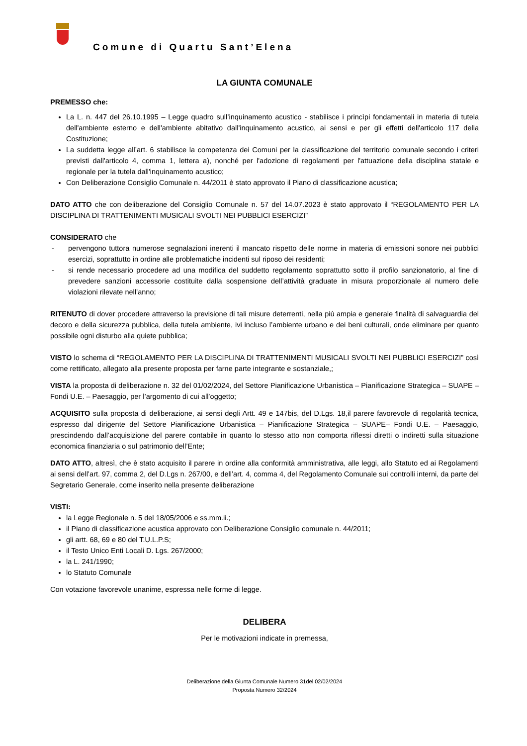Comune di Quartu Sant’Elena
LA GIUNTA COMUNALE
PREMESSO che:
La L. n. 447 del 26.10.1995 – Legge quadro sull’inquinamento acustico - stabilisce i princìpi fondamentali in materia di tutela dell'ambiente esterno e dell'ambiente abitativo dall'inquinamento acustico, ai sensi e per gli effetti dell'articolo 117 della Costituzione;
La suddetta legge all’art. 6 stabilisce la competenza dei Comuni per la classificazione del territorio comunale secondo i criteri previsti dall'articolo 4, comma 1, lettera a), nonché per l'adozione di regolamenti per l'attuazione della disciplina statale e regionale per la tutela dall'inquinamento acustico;
Con Deliberazione Consiglio Comunale n. 44/2011 è stato approvato il Piano di classificazione acustica;
DATO ATTO che con deliberazione del Consiglio Comunale n. 57 del 14.07.2023 è stato approvato il “REGOLAMENTO PER LA DISCIPLINA DI TRATTENIMENTI MUSICALI SVOLTI NEI PUBBLICI ESERCIZI”
CONSIDERATO che
- pervengono tuttora numerose segnalazioni inerenti il mancato rispetto delle norme in materia di emissioni sonore nei pubblici esercizi, soprattutto in ordine alle problematiche incidenti sul riposo dei residenti;
- si rende necessario procedere ad una modifica del suddetto regolamento soprattutto sotto il profilo sanzionatorio, al fine di prevedere sanzioni accessorie costituite dalla sospensione dell’attività graduate in misura proporzionale al numero delle violazioni rilevate nell’anno;
RITENUTO di dover procedere attraverso la previsione di tali misure deterrenti, nella più ampia e generale finalità di salvaguardia del decoro e della sicurezza pubblica, della tutela ambiente, ivi incluso l’ambiente urbano e dei beni culturali, onde eliminare per quanto possibile ogni disturbo alla quiete pubblica;
VISTO lo schema di “REGOLAMENTO PER LA DISCIPLINA DI TRATTENIMENTI MUSICALI SVOLTI NEI PUBBLICI ESERCIZI” così come rettificato, allegato alla presente proposta per farne parte integrante e sostanziale,;
VISTA la proposta di deliberazione n. 32 del 01/02/2024, del Settore Pianificazione Urbanistica – Pianificazione Strategica – SUAPE – Fondi U.E. – Paesaggio, per l’argomento di cui all’oggetto;
ACQUISITO sulla proposta di deliberazione, ai sensi degli Artt. 49 e 147bis, del D.Lgs. 18,il parere favorevole di regolarità tecnica, espresso dal dirigente del Settore Pianificazione Urbanistica – Pianificazione Strategica – SUAPE– Fondi U.E. – Paesaggio, prescindendo dall’acquisizione del parere contabile in quanto lo stesso atto non comporta riflessi diretti o indiretti sulla situazione economica finanziaria o sul patrimonio dell’Ente;
DATO ATTO, altresì, che è stato acquisito il parere in ordine alla conformità amministrativa, alle leggi, allo Statuto ed ai Regolamenti ai sensi dell’art. 97, comma 2, del D.Lgs n. 267/00, e dell’art. 4, comma 4, del Regolamento Comunale sui controlli interni, da parte del Segretario Generale, come inserito nella presente deliberazione
VISTI:
la Legge Regionale n. 5 del 18/05/2006 e ss.mm.ii.;
il Piano di classificazione acustica approvato con Deliberazione Consiglio comunale n. 44/2011;
gli artt. 68, 69 e 80 del T.U.L.P.S;
il Testo Unico Enti Locali D. Lgs. 267/2000;
la L. 241/1990;
lo Statuto Comunale
Con votazione favorevole unanime, espressa nelle forme di legge.
DELIBERA
Per le motivazioni indicate in premessa,
Deliberazione della Giunta Comunale Numero 31del 02/02/2024
Proposta Numero 32/2024